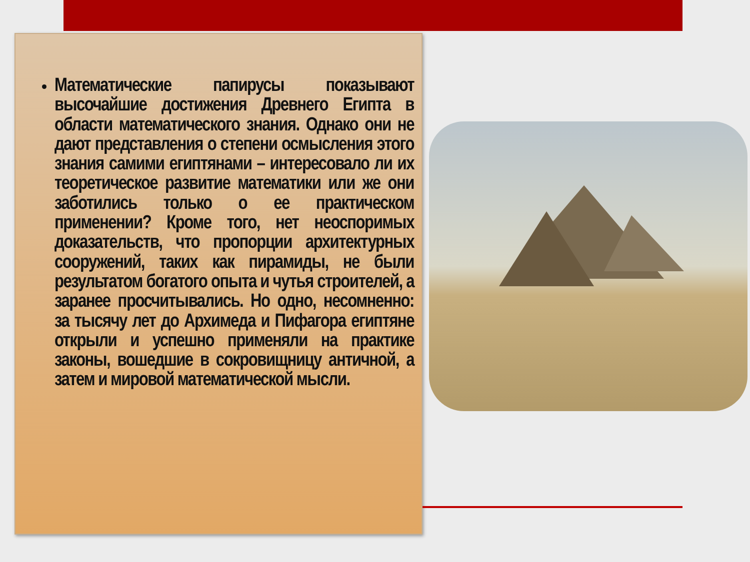Математические папирусы показывают высочайшие достижения Древнего Египта в области математического знания. Однако они не дают представления о степени осмысления этого знания самими египтянами – интересовало ли их теоретическое развитие математики или же они заботились только о ее практическом применении? Кроме того, нет неоспоримых доказательств, что пропорции архитектурных сооружений, таких как пирамиды, не были результатом богатого опыта и чутья строителей, а заранее просчитывались. Но одно, несомненно: за тысячу лет до Архимеда и Пифагора египтяне открыли и успешно применяли на практике законы, вошедшие в сокровищницу античной, а затем и мировой математической мысли.